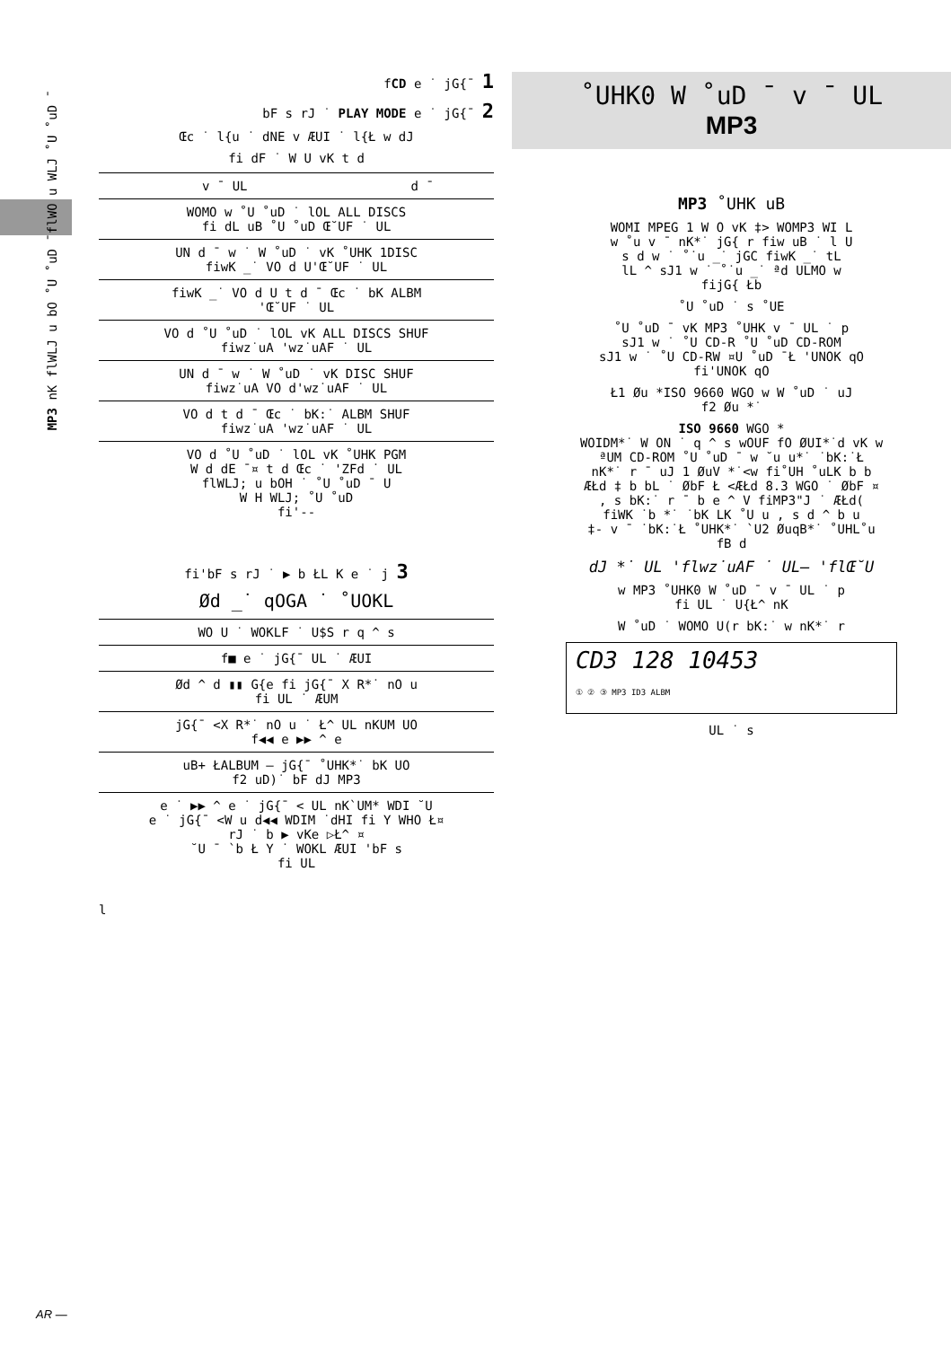MP3 nK flWLJ u bO ˚U ˚uD ¯flWO u WLJ ˚U ˚uD ¯
fCD e ˙ jG{¯ 1
bF s rJ ˙ PLAY MODE e ˙ jG{¯ 2
Œc ˙ l{u ˙ dNE v ÆUI ˙ l{Ł w dJ
fi dF ˙ W U vK t d
| v ¯ UL | d ¯ |
| WOMO w ˚U ˚uD ˙ lOL ALL DISCS fi dL uB ˚U ˚uD Œ˘UF ˙ UL | |
| UN d ¯ w ˙ W ˚uD ˙ vK ˚UHK 1DISC fiwK _˙ VO d U'Œ˘UF ˙ UL | |
| fiwK _˙ VO d U t d ¯ Œc ˙ bK ALBM 'Œ˘UF ˙ UL | |
| VO d ˚U ˚uD ˙ lOL vK ALL DISCS SHUF fiwz˙uA 'wz˙uAF ˙ UL | |
| UN d ¯ w ˙ W ˚uD ˙ vK DISC SHUF fiwz˙uA VO d'wz˙uAF ˙ UL | |
| VO d t d ¯ Œc ˙ bK:˙ ALBM SHUF fiwz˙uA 'wz˙uAF ˙ UL | |
| VO d ˚U ˚uD ˙ lOL vK ˚UHK PGM W d dE ¯¤ t d Œc ˙ 'ZFd ˙ UL flWLJ; u bOH ˙ ˚U ˚uD ¯ U W H WLJ; ˚U ˚uD fi'-- | |
fi'bF s rJ ˙ ▶ b ŁL K e ˙ j 3
Ød _˙ qOGA ˙ ˚UOKL
| WO U ˙ WOKLF ˙ U$S r q ^ s |
| f■ e ˙ jG{¯ UL ˙ ÆUI |
| Ød ^ d ▮▮ G{e fi jG{¯ X R*˙ nO u fi UL ˙ ÆUM |
| jG{¯ <X R*˙ nO u ˙ Ł^ UL nKUM UO f◀◀ e ▶▶ ^ e |
| uB+ ŁALBUM – jG{¯ ˚UHK*˙ bK UO f2 uD)˙ bF dJ MP3 |
| e ˙ ▶▶ ^ e ˙ jG{¯ < UL nK`UM* WDI ˘U e ˙ jG{¯ <W u d◀◀ WDIM ˙dHI fi Y WHO Ł¤ rJ ˙ b ▶ vKe ▷Ł^ ¤ ˘U ¯ `b Ł Y ˙ WOKL ÆUI 'bF s fi UL |
l
˚UHK0 W ˚uD ¯ v ¯ UL
MP3
MP3 ˚UHK uB
WOMI MPEG 1 W O vK ‡> WOMP3 WI L
w ˚u v ¯ nK*˙ jG{ r fiw uB ˙ l U
s d w ˙ ˚˙u _˙ jGC fiwK _˙ tL
lL ^ sJ1 w ˙ ˚˙u _˙ ªd ULMO w
fijG{ Łb
˚U ˚uD ˙ s ˚UE
˚U ˚uD ¯ vK MP3 ˚UHK v ¯ UL ˙ p
sJ1 w ˙ ˚U CD-R ˚U ˚uD CD-ROM
sJ1 w ˙ ˚U CD-RW ¤U ˚uD ¯Ł 'UNOK qO
fi'UNOK qO
Ł1 Øu *ISO 9660 WGO w W ˚uD ˙ uJ
f2 Øu *˙
ISO 9660 WGO *
WOIDM*˙ W ON ˙ q ^ s wOUF fO ØUI*˙d vK w
ªUM CD-ROM ˚U ˚uD ¯ w ˘u u*˙ ˙bK:˙Ł
nK*˙ r ¯ uJ 1 ØuV *˙<w fi˚UH ˚uLK b b
ÆŁd ‡ b bL ˙ ØbF Ł <ÆŁd 8.3 WGO ˙ ØbF ¤
, s bK:˙ r ¯ b e ^ V fiMP3"J ˙ ÆŁd(
fiWK ˙b *˙ ˙bK LK ˚U u , s d ^ b u
‡- v ¯ ˙bK:˙Ł ˚UHK*˙ `U2 ØuqB*˙ ˚UHL˚u
fB d
dJ *˙ UL 'flwz˙uAF ˙ UL— 'flŒ˘U
w MP3 ˚UHK0 W ˚uD ¯ v ¯ UL ˙ p
fi UL ˙ U{Ł^ nK
W ˚uD ˙ WOMO U(r bK:˙ w nK*˙ r
CD3 128 10453
① ② ③ MP3 ID3 ALBM
UL ˙ s
AR —